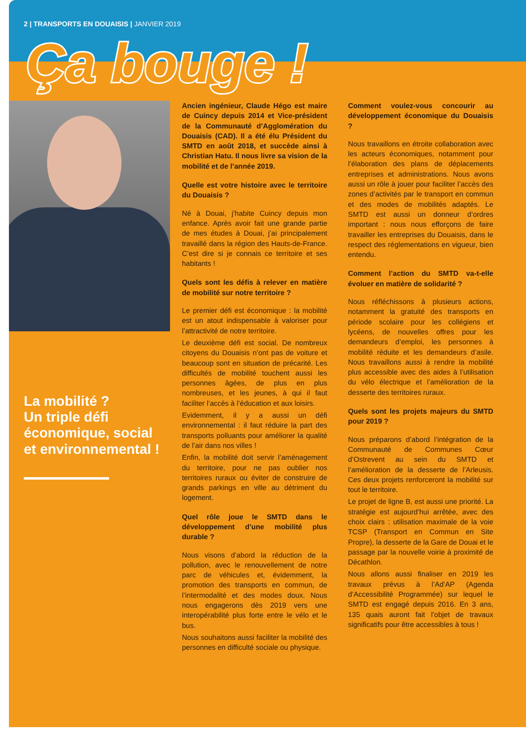2 | TRANSPORTS EN DOUAISIS | JANVIER 2019
Ça bouge !
La mobilité ?
Un triple défi économique, social et environnemental !
Ancien ingénieur, Claude Hégo est maire de Cuincy depuis 2014 et Vice-président de la Communauté d’Agglomération du Douaisis (CAD). Il a été élu Président du SMTD en août 2018, et succède ainsi à Christian Hatu. Il nous livre sa vision de la mobilité et de l’année 2019.
Quelle est votre histoire avec le territoire du Douaisis ?
Né à Douai, j’habite Cuincy depuis mon enfance. Après avoir fait une grande partie de mes études à Douai, j’ai principalement travaillé dans la région des Hauts-de-France. C’est dire si je connais ce territoire et ses habitants !
Quels sont les défis à relever en matière de mobilité sur notre territoire ?
Le premier défi est économique : la mobilité est un atout indispensable à valoriser pour l’attractivité de notre territoire.
Le deuxième défi est social. De nombreux citoyens du Douaisis n’ont pas de voiture et beaucoup sont en situation de précarité. Les difficultés de mobilité touchent aussi les personnes âgées, de plus en plus nombreuses, et les jeunes, à qui il faut faciliter l’accès à l’éducation et aux loisirs.
Evidemment, il y a aussi un défi environnemental : il faut réduire la part des transports polluants pour améliorer la qualité de l’air dans nos villes !
Enfin, la mobilité doit servir l’aménagement du territoire, pour ne pas oublier nos territoires ruraux ou éviter de construire de grands parkings en ville au détriment du logement.
Quel rôle joue le SMTD dans le développement d’une mobilité plus durable ?
Nous visons d’abord la réduction de la pollution, avec le renouvellement de notre parc de véhicules et, évidemment, la promotion des transports en commun, de l’intermodalité et des modes doux. Nous nous engagerons dès 2019 vers une interopérabilité plus forte entre le vélo et le bus.
Nous souhaitons aussi faciliter la mobilité des personnes en difficulté sociale ou physique.
Comment voulez-vous concourir au développement économique du Douaisis ?
Nous travaillons en étroite collaboration avec les acteurs économiques, notamment pour l’élaboration des plans de déplacements entreprises et administrations. Nous avons aussi un rôle à jouer pour faciliter l’accès des zones d’activités par le transport en commun et des modes de mobilités adaptés. Le SMTD est aussi un donneur d’ordres important : nous nous efforçons de faire travailler les entreprises du Douaisis, dans le respect des réglementations en vigueur, bien entendu.
Comment l’action du SMTD va-t-elle évoluer en matière de solidarité ?
Nous réfléchissons à plusieurs actions, notamment la gratuité des transports en période scolaire pour les collégiens et lycéens, de nouvelles offres pour les demandeurs d’emploi, les personnes à mobilité réduite et les demandeurs d’asile. Nous travaillons aussi à rendre la mobilité plus accessible avec des aides à l’utilisation du vélo électrique et l’amélioration de la desserte des territoires ruraux.
Quels sont les projets majeurs du SMTD pour 2019 ?
Nous préparons d’abord l’intégration de la Communauté de Communes Cœur d’Ostrevent au sein du SMTD et l’amélioration de la desserte de l’Arleusis. Ces deux projets renforceront la mobilité sur tout le territoire.
Le projet de ligne B, est aussi une priorité. La stratégie est aujourd’hui arrêtée, avec des choix clairs : utilisation maximale de la voie TCSP (Transport en Commun en Site Propre), la desserte de la Gare de Douai et le passage par la nouvelle voirie à proximité de Décathlon.
Nous allons aussi finaliser en 2019 les travaux prévus à l’Ad’AP (Agenda d’Accessibilité Programmée) sur lequel le SMTD est engagé depuis 2016. En 3 ans, 135 quais auront fait l’objet de travaux significatifs pour être accessibles à tous !